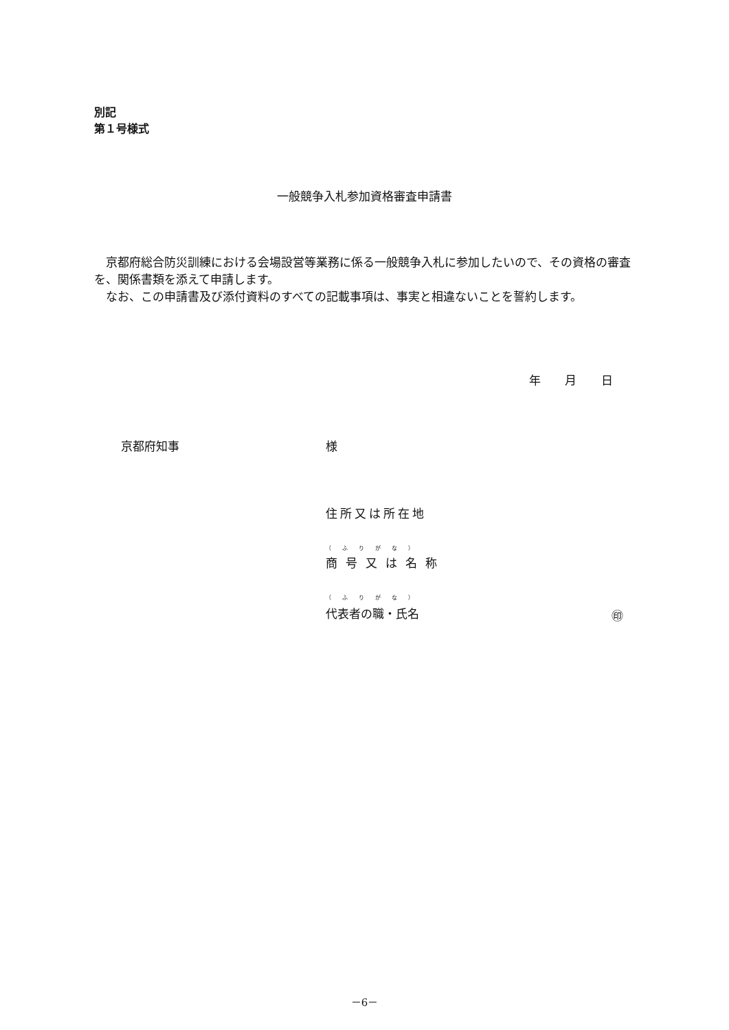別記
第１号様式
一般競争入札参加資格審査申請書
　京都府総合防災訓練における会場設営等業務に係る一般競争入札に参加したいので、その資格の審査を、関係書類を添えて申請します。
　なお、この申請書及び添付資料のすべての記載事項は、事実と相違ないことを誓約します。
年 月 日
京都府知事 様
住所又は所在地
（ふりがな）
商号又は名称
（ふりがな）
代表者の職・氏名 ㊞
－6－